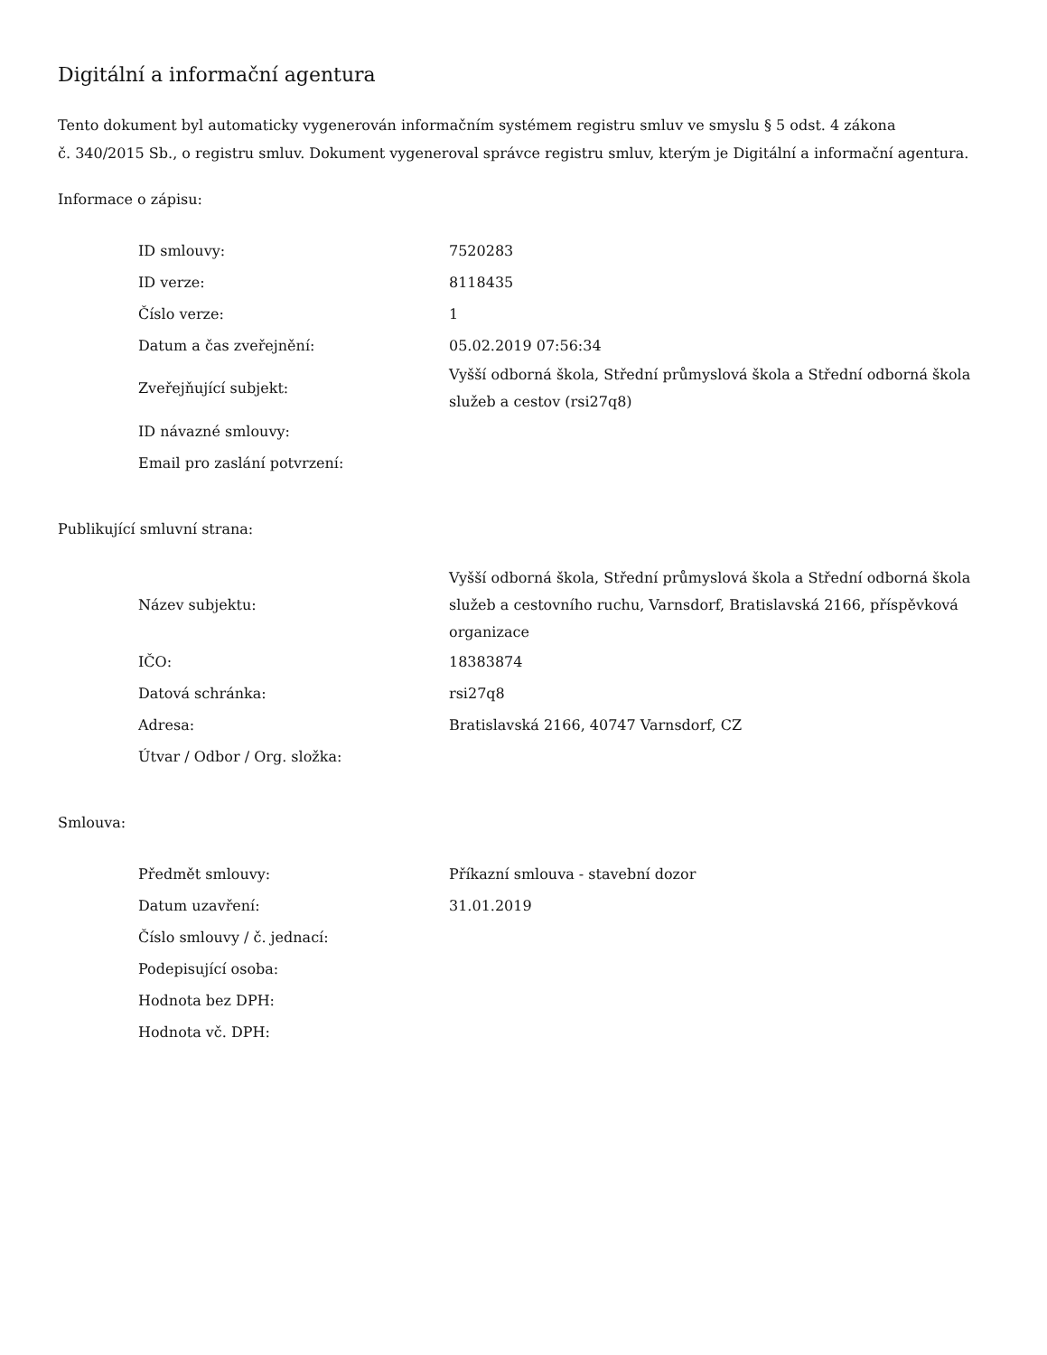Digitální a informační agentura
Tento dokument byl automaticky vygenerován informačním systémem registru smluv ve smyslu § 5 odst. 4 zákona
č. 340/2015 Sb., o registru smluv. Dokument vygeneroval správce registru smluv, kterým je Digitální a informační agentura.
Informace o zápisu:
| ID smlouvy: | 7520283 |
| ID verze: | 8118435 |
| Číslo verze: | 1 |
| Datum a čas zveřejnění: | 05.02.2019 07:56:34 |
| Zveřejňující subjekt: | Vyšší odborná škola, Střední průmyslová škola a Střední odborná škola služeb a cestov (rsi27q8) |
| ID návazné smlouvy: | |
| Email pro zaslání potvrzení: | |
Publikující smluvní strana:
| Název subjektu: | Vyšší odborná škola, Střední průmyslová škola a Střední odborná škola služeb a cestovního ruchu, Varnsdorf, Bratislavská 2166, příspěvková organizace |
| IČO: | 18383874 |
| Datová schránka: | rsi27q8 |
| Adresa: | Bratislavská 2166, 40747 Varnsdorf, CZ |
| Útvar / Odbor / Org. složka: | |
Smlouva:
| Předmět smlouvy: | Příkazní smlouva - stavební dozor |
| Datum uzavření: | 31.01.2019 |
| Číslo smlouvy / č. jednací: | |
| Podepisující osoba: | |
| Hodnota bez DPH: | |
| Hodnota vč. DPH: | |